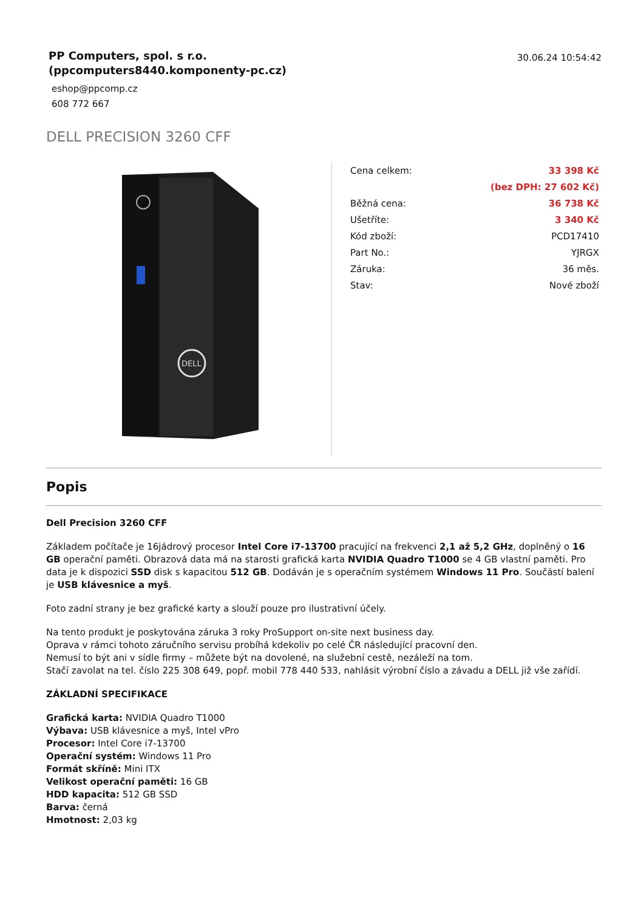PP Computers, spol. s r.o.
(ppcomputers8440.komponenty-pc.cz)
eshop@ppcomp.cz
608 772 667
30.06.24 10:54:42
DELL PRECISION 3260 CFF
DELL
| Cena celkem: | 33 398 Kč |
| | (bez DPH: 27 602 Kč) |
| Běžná cena: | 36 738 Kč |
| Ušetříte: | 3 340 Kč |
| Kód zboží: | PCD17410 |
| Part No.: | YJRGX |
| Záruka: | 36 měs. |
| Stav: | Nové zboží |
Popis
Dell Precision 3260 CFF
Základem počítače je 16jádrový procesor Intel Core i7-13700 pracující na frekvenci 2,1 až 5,2 GHz, doplněný o 16 GB operační paměti. Obrazová data má na starosti grafická karta NVIDIA Quadro T1000 se 4 GB vlastní paměti. Pro data je k dispozici SSD disk s kapacitou 512 GB. Dodáván je s operačním systémem Windows 11 Pro. Součástí balení je USB klávesnice a myš.
Foto zadní strany je bez grafické karty a slouží pouze pro ilustrativní účely.
Na tento produkt je poskytována záruka 3 roky ProSupport on-site next business day.
Oprava v rámci tohoto záručního servisu probíhá kdekoliv po celé ČR následující pracovní den.
Nemusí to být ani v sídle firmy – můžete být na dovolené, na služební cestě, nezáleží na tom.
Stačí zavolat na tel. číslo 225 308 649, popř. mobil 778 440 533, nahlásit výrobní číslo a závadu a DELL již vše zařídí.
ZÁKLADNÍ SPECIFIKACE
Grafická karta: NVIDIA Quadro T1000
Výbava: USB klávesnice a myš, Intel vPro
Procesor: Intel Core i7-13700
Operační systém: Windows 11 Pro
Formát skříně: Mini ITX
Velikost operační paměti: 16 GB
HDD kapacita: 512 GB SSD
Barva: černá
Hmotnost: 2,03 kg